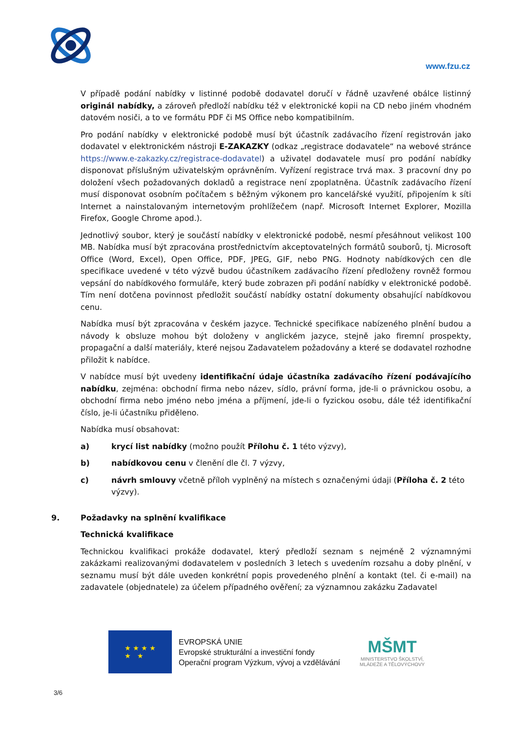www.fzu.cz
V případě podání nabídky v listinné podobě dodavatel doručí v řádně uzavřené obálce listinný originál nabídky, a zároveň předloží nabídku též v elektronické kopii na CD nebo jiném vhodném datovém nosiči, a to ve formátu PDF či MS Office nebo kompatibilním.
Pro podání nabídky v elektronické podobě musí být účastník zadávacího řízení registrován jako dodavatel v elektronickém nástroji E-ZAKAZKY (odkaz „registrace dodavatele“ na webové stránce https://www.e-zakazky.cz/registrace-dodavatel) a uživatel dodavatele musí pro podání nabídky disponovat příslušným uživatelským oprávněním. Vyřízení registrace trvá max. 3 pracovní dny po doložení všech požadovaných dokladů a registrace není zpoplatněna. Účastník zadávacího řízení musí disponovat osobním počítačem s běžným výkonem pro kancelářské využití, připojením k síti Internet a nainstalovaným internetovým prohlížečem (např. Microsoft Internet Explorer, Mozilla Firefox, Google Chrome apod.).
Jednotlivý soubor, který je součástí nabídky v elektronické podobě, nesmí přesáhnout velikost 100 MB. Nabídka musí být zpracována prostřednictvím akceptovatelných formátů souborů, tj. Microsoft Office (Word, Excel), Open Office, PDF, JPEG, GIF, nebo PNG. Hodnoty nabídkových cen dle specifikace uvedené v této výzvě budou účastníkem zadávacího řízení předloženy rovněž formou vepsání do nabídkového formuláře, který bude zobrazen při podání nabídky v elektronické podobě. Tím není dotčena povinnost předložit součástí nabídky ostatní dokumenty obsahující nabídkovou cenu.
Nabídka musí být zpracována v českém jazyce. Technické specifikace nabízeného plnění budou a návody k obsluze mohou být doloženy v anglickém jazyce, stejně jako firemní prospekty, propagační a další materiály, které nejsou Zadavatelem požadovány a které se dodavatel rozhodne přiložit k nabídce.
V nabídce musí být uvedeny identifikační údaje účastníka zadávacího řízení podávajícího nabídku, zejména: obchodní firma nebo název, sídlo, právní forma, jde-li o právnickou osobu, a obchodní firma nebo jméno nebo jména a příjmení, jde-li o fyzickou osobu, dále též identifikační číslo, je-li účastníku přiděleno.
Nabídka musí obsahovat:
a) krycí list nabídky (možno použít Přílohu č. 1 této výzvy),
b) nabídkovou cenu v členění dle čl. 7 výzvy,
c) návrh smlouvy včetně příloh vyplněný na místech s označenými údaji (Příloha č. 2 této výzvy).
9. Požadavky na splnění kvalifikace
Technická kvalifikace
Technickou kvalifikaci prokáže dodavatel, který předloží seznam s nejméně 2 významnými zakázkami realizovanými dodavatelem v posledních 3 letech s uvedením rozsahu a doby plnění, v seznamu musí být dále uveden konkrétní popis provedeného plnění a kontakt (tel. či e-mail) na zadavatele (objednatele) za účelem případného ověření; za významnou zakázku Zadavatel
★ ★ ★ ★
★ ★
EVROPSKÁ UNIE
Evropské strukturální a investiční fondy
Operační program Výzkum, vývoj a vzdělávání
MŠMT
MINISTERSTVO ŠKOLSTVÍ,
MLÁDEŽE A TĚLOVÝCHOVY
3/6